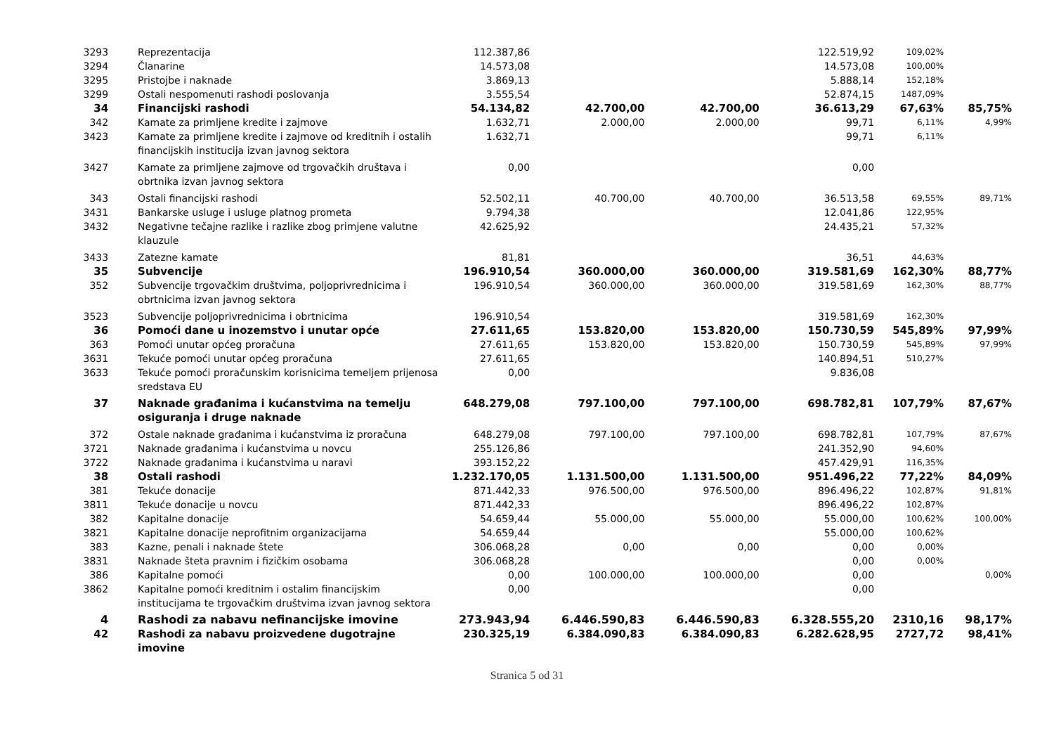| 3293 | Reprezentacija | 112.387,86 | | | 122.519,92 | 109,02% | |
| 3294 | Članarine | 14.573,08 | | | 14.573,08 | 100,00% | |
| 3295 | Pristojbe i naknade | 3.869,13 | | | 5.888,14 | 152,18% | |
| 3299 | Ostali nespomenuti rashodi poslovanja | 3.555,54 | | | 52.874,15 | 1487,09% | |
| 34 | Financijski rashodi | 54.134,82 | 42.700,00 | 42.700,00 | 36.613,29 | 67,63% | 85,75% |
| 342 | Kamate za primljene kredite i zajmove | 1.632,71 | 2.000,00 | 2.000,00 | 99,71 | 6,11% | 4,99% |
| 3423 | Kamate za primljene kredite i zajmove od kreditnih i ostalih financijskih institucija izvan javnog sektora | 1.632,71 | | | 99,71 | 6,11% | |
| 3427 | Kamate za primljene zajmove od trgovačkih društava i obrtnika izvan javnog sektora | 0,00 | | | 0,00 | | |
| 343 | Ostali financijski rashodi | 52.502,11 | 40.700,00 | 40.700,00 | 36.513,58 | 69,55% | 89,71% |
| 3431 | Bankarske usluge i usluge platnog prometa | 9.794,38 | | | 12.041,86 | 122,95% | |
| 3432 | Negativne tečajne razlike i razlike zbog primjene valutne klauzule | 42.625,92 | | | 24.435,21 | 57,32% | |
| 3433 | Zatezne kamate | 81,81 | | | 36,51 | 44,63% | |
| 35 | Subvencije | 196.910,54 | 360.000,00 | 360.000,00 | 319.581,69 | 162,30% | 88,77% |
| 352 | Subvencije trgovačkim društvima, poljoprivrednicima i obrtnicima izvan javnog sektora | 196.910,54 | 360.000,00 | 360.000,00 | 319.581,69 | 162,30% | 88,77% |
| 3523 | Subvencije poljoprivrednicima i obrtnicima | 196.910,54 | | | 319.581,69 | 162,30% | |
| 36 | Pomoći dane u inozemstvo i unutar opće | 27.611,65 | 153.820,00 | 153.820,00 | 150.730,59 | 545,89% | 97,99% |
| 363 | Pomoći unutar općeg proračuna | 27.611,65 | 153.820,00 | 153.820,00 | 150.730,59 | 545,89% | 97,99% |
| 3631 | Tekuće pomoći unutar općeg proračuna | 27.611,65 | | | 140.894,51 | 510,27% | |
| 3633 | Tekuće pomoći proračunskim korisnicima temeljem prijenosa sredstava EU | 0,00 | | | 9.836,08 | | |
| 37 | Naknade građanima i kućanstvima na temelju osiguranja i druge naknade | 648.279,08 | 797.100,00 | 797.100,00 | 698.782,81 | 107,79% | 87,67% |
| 372 | Ostale naknade građanima i kućanstvima iz proračuna | 648.279,08 | 797.100,00 | 797.100,00 | 698.782,81 | 107,79% | 87,67% |
| 3721 | Naknade građanima i kućanstvima u novcu | 255.126,86 | | | 241.352,90 | 94,60% | |
| 3722 | Naknade građanima i kućanstvima u naravi | 393.152,22 | | | 457.429,91 | 116,35% | |
| 38 | Ostali rashodi | 1.232.170,05 | 1.131.500,00 | 1.131.500,00 | 951.496,22 | 77,22% | 84,09% |
| 381 | Tekuće donacije | 871.442,33 | 976.500,00 | 976.500,00 | 896.496,22 | 102,87% | 91,81% |
| 3811 | Tekuće donacije u novcu | 871.442,33 | | | 896.496,22 | 102,87% | |
| 382 | Kapitalne donacije | 54.659,44 | 55.000,00 | 55.000,00 | 55.000,00 | 100,62% | 100,00% |
| 3821 | Kapitalne donacije neprofitnim organizacijama | 54.659,44 | | | 55.000,00 | 100,62% | |
| 383 | Kazne, penali i naknade štete | 306.068,28 | 0,00 | 0,00 | 0,00 | 0,00% | |
| 3831 | Naknade šteta pravnim i fizičkim osobama | 306.068,28 | | | 0,00 | 0,00% | |
| 386 | Kapitalne pomoći | 0,00 | 100.000,00 | 100.000,00 | 0,00 | | 0,00% |
| 3862 | Kapitalne pomoći kreditnim i ostalim financijskim institucijama te trgovačkim društvima izvan javnog sektora | 0,00 | | | 0,00 | | |
| 4 | Rashodi za nabavu nefinancijske imovine | 273.943,94 | 6.446.590,83 | 6.446.590,83 | 6.328.555,20 | 2310,16 | 98,17% |
| 42 | Rashodi za nabavu proizvedene dugotrajne imovine | 230.325,19 | 6.384.090,83 | 6.384.090,83 | 6.282.628,95 | 2727,72 | 98,41% |
Stranica 5 od 31